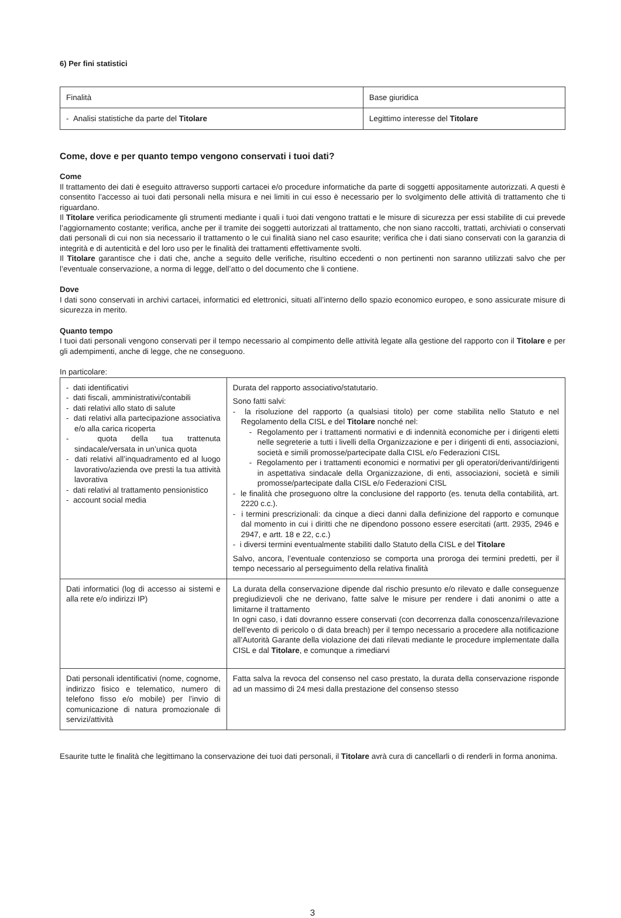6) Per fini statistici
| Finalità | Base giuridica |
| - Analisi statistiche da parte del Titolare | Legittimo interesse del Titolare |
Come, dove e per quanto tempo vengono conservati i tuoi dati?
Come
Il trattamento dei dati è eseguito attraverso supporti cartacei e/o procedure informatiche da parte di soggetti appositamente autorizzati. A questi è consentito l’accesso ai tuoi dati personali nella misura e nei limiti in cui esso è necessario per lo svolgimento delle attività di trattamento che ti riguardano.
Il Titolare verifica periodicamente gli strumenti mediante i quali i tuoi dati vengono trattati e le misure di sicurezza per essi stabilite di cui prevede l’aggiornamento costante; verifica, anche per il tramite dei soggetti autorizzati al trattamento, che non siano raccolti, trattati, archiviati o conservati dati personali di cui non sia necessario il trattamento o le cui finalità siano nel caso esaurite; verifica che i dati siano conservati con la garanzia di integrità e di autenticità e del loro uso per le finalità dei trattamenti effettivamente svolti.
Il Titolare garantisce che i dati che, anche a seguito delle verifiche, risultino eccedenti o non pertinenti non saranno utilizzati salvo che per l’eventuale conservazione, a norma di legge, dell’atto o del documento che li contiene.
Dove
I dati sono conservati in archivi cartacei, informatici ed elettronici, situati all’interno dello spazio economico europeo, e sono assicurate misure di sicurezza in merito.
Quanto tempo
I tuoi dati personali vengono conservati per il tempo necessario al compimento delle attività legate alla gestione del rapporto con il Titolare e per gli adempimenti, anche di legge, che ne conseguono.
In particolare:
| - dati identificativi - dati fiscali, amministrativi/contabili - dati relativi allo stato di salute - dati relativi alla partecipazione associativa e/o alla carica ricoperta - quota della tua trattenuta sindacale/versata in un’unica quota - dati relativi all’inquadramento ed al luogo lavorativo/azienda ove presti la tua attività lavorativa - dati relativi al trattamento pensionistico - account social media | Durata del rapporto associativo/statutario. Sono fatti salvi: - la risoluzione del rapporto (a qualsiasi titolo) per come stabilita nello Statuto e nel Regolamento della CISL e del Titolare nonché nel: - Regolamento per i trattamenti normativi e di indennità economiche per i dirigenti eletti nelle segreterie a tutti i livelli della Organizzazione e per i dirigenti di enti, associazioni, società e simili promosse/partecipate dalla CISL e/o Federazioni CISL - Regolamento per i trattamenti economici e normativi per gli operatori/derivanti/dirigenti in aspettativa sindacale della Organizzazione, di enti, associazioni, società e simili promosse/partecipate dalla CISL e/o Federazioni CISL - le finalità che proseguono oltre la conclusione del rapporto (es. tenuta della contabilità, art. 2220 c.c.). - i termini prescrizionali: da cinque a dieci danni dalla definizione del rapporto e comunque dal momento in cui i diritti che ne dipendono possono essere esercitati (artt. 2935, 2946 e 2947, e artt. 18 e 22, c.c.) - i diversi termini eventualmente stabiliti dallo Statuto della CISL e del Titolare Salvo, ancora, l’eventuale contenzioso se comporta una proroga dei termini predetti, per il tempo necessario al perseguimento della relativa finalità |
| Dati informatici (log di accesso ai sistemi e alla rete e/o indirizzi IP) | La durata della conservazione dipende dal rischio presunto e/o rilevato e dalle conseguenze pregiudizievoli che ne derivano, fatte salve le misure per rendere i dati anonimi o atte a limitarne il trattamento In ogni caso, i dati dovranno essere conservati (con decorrenza dalla conoscenza/rilevazione dell’evento di pericolo o di data breach) per il tempo necessario a procedere alla notificazione all’Autorità Garante della violazione dei dati rilevati mediante le procedure implementate dalla CISL e dal Titolare , e comunque a rimediarvi |
| Dati personali identificativi (nome, cognome, indirizzo fisico e telematico, numero di telefono fisso e/o mobile) per l’invio di comunicazione di natura promozionale di servizi/attività | Fatta salva la revoca del consenso nel caso prestato, la durata della conservazione risponde ad un massimo di 24 mesi dalla prestazione del consenso stesso |
Esaurite tutte le finalità che legittimano la conservazione dei tuoi dati personali, il Titolare avrà cura di cancellarli o di renderli in forma anonima.
3